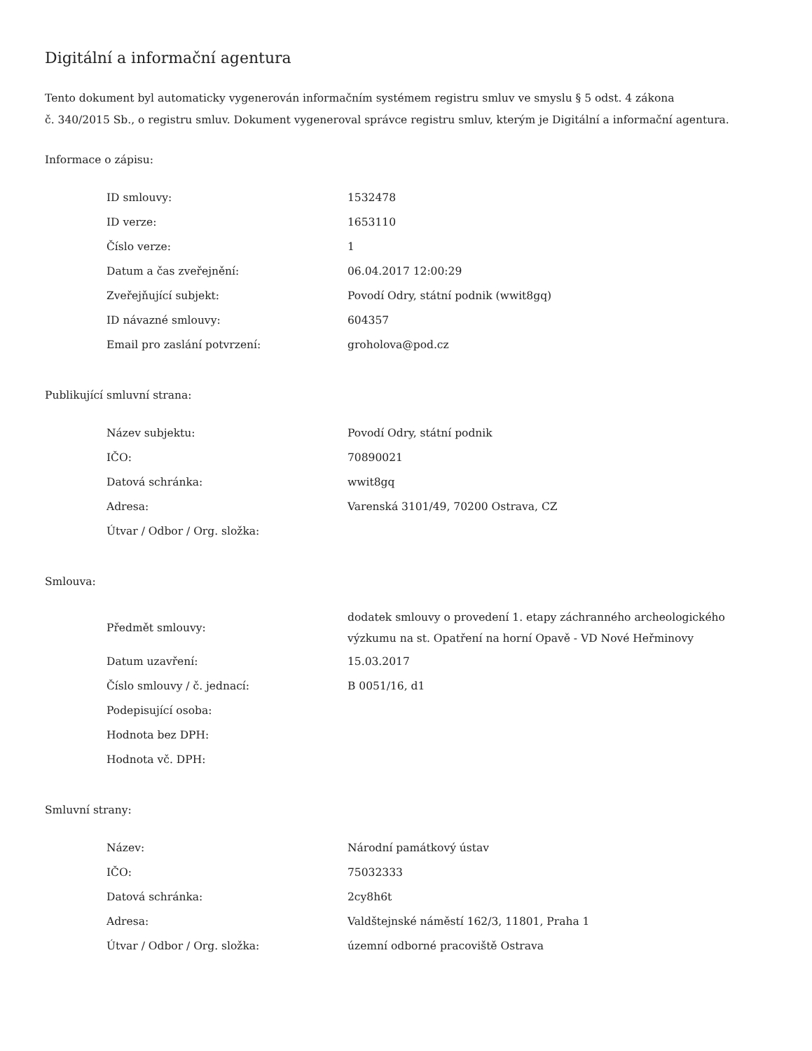Digitální a informační agentura
Tento dokument byl automaticky vygenerován informačním systémem registru smluv ve smyslu § 5 odst. 4 zákona
č. 340/2015 Sb., o registru smluv. Dokument vygeneroval správce registru smluv, kterým je Digitální a informační agentura.
Informace o zápisu:
| ID smlouvy: | 1532478 |
| ID verze: | 1653110 |
| Číslo verze: | 1 |
| Datum a čas zveřejnění: | 06.04.2017 12:00:29 |
| Zveřejňující subjekt: | Povodí Odry, státní podnik (wwit8gq) |
| ID návazné smlouvy: | 604357 |
| Email pro zaslání potvrzení: | groholova@pod.cz |
Publikující smluvní strana:
| Název subjektu: | Povodí Odry, státní podnik |
| IČO: | 70890021 |
| Datová schránka: | wwit8gq |
| Adresa: | Varenská 3101/49, 70200 Ostrava, CZ |
| Útvar / Odbor / Org. složka: | |
Smlouva:
| Předmět smlouvy: | dodatek smlouvy o provedení 1. etapy záchranného archeologického výzkumu na st. Opatření na horní Opavě - VD Nové Heřminovy |
| Datum uzavření: | 15.03.2017 |
| Číslo smlouvy / č. jednací: | B 0051/16, d1 |
| Podepisující osoba: | |
| Hodnota bez DPH: | |
| Hodnota vč. DPH: | |
Smluvní strany:
| Název: | Národní památkový ústav |
| IČO: | 75032333 |
| Datová schránka: | 2cy8h6t |
| Adresa: | Valdštejnské náměstí 162/3, 11801, Praha 1 |
| Útvar / Odbor / Org. složka: | územní odborné pracoviště Ostrava |